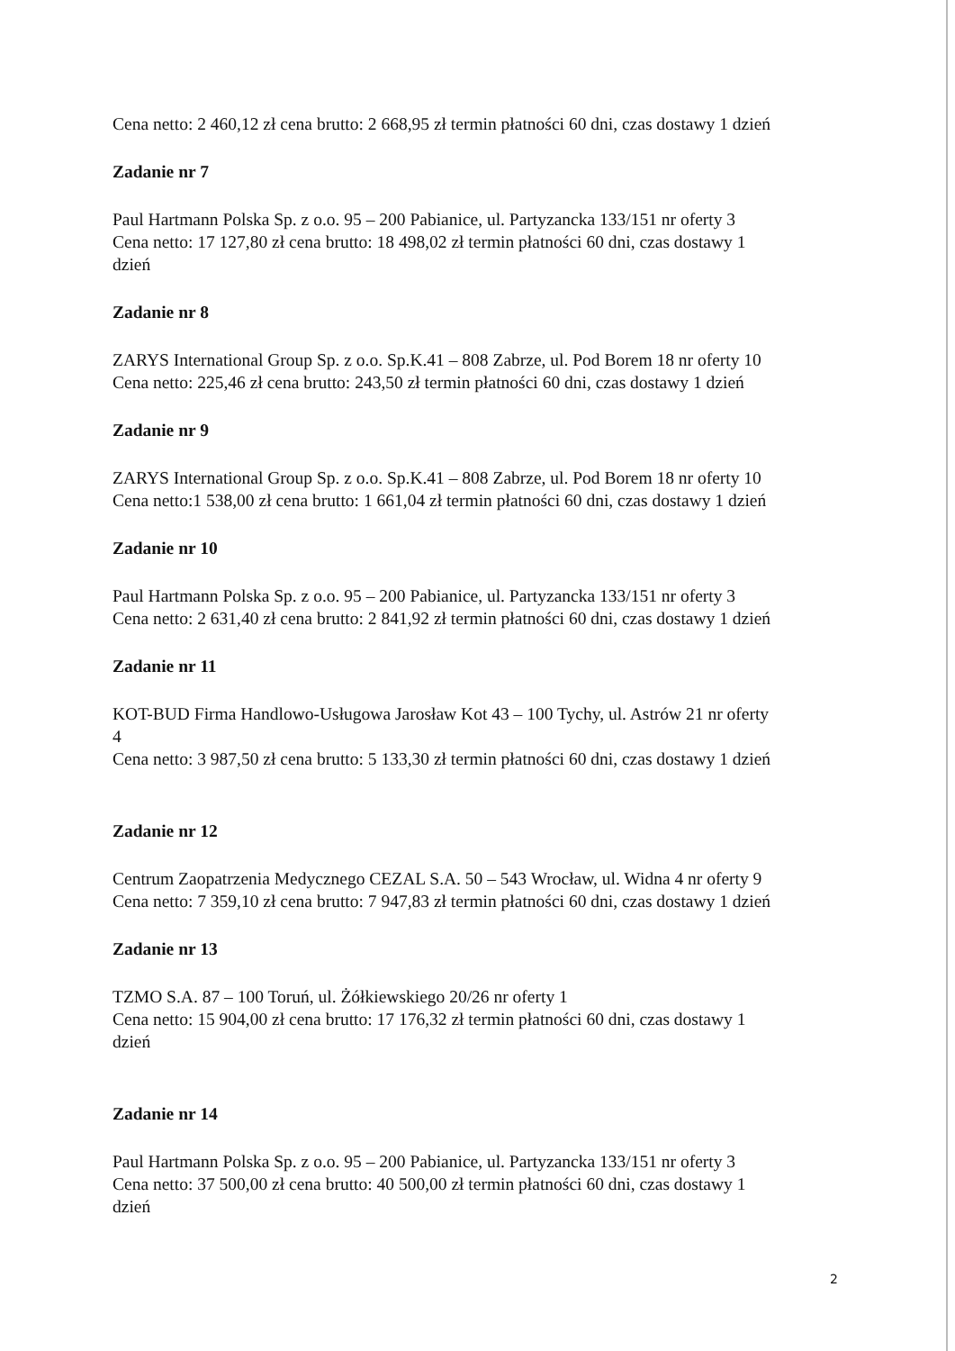Cena netto: 2 460,12 zł cena brutto: 2 668,95 zł termin płatności 60 dni, czas dostawy 1 dzień
Zadanie nr 7
Paul Hartmann Polska Sp. z o.o. 95 – 200 Pabianice, ul. Partyzancka 133/151 nr oferty 3
Cena netto: 17 127,80 zł cena brutto: 18 498,02 zł termin płatności 60 dni, czas dostawy 1
dzień
Zadanie nr 8
ZARYS International Group Sp. z o.o. Sp.K.41 – 808 Zabrze, ul. Pod Borem 18 nr oferty 10
Cena netto: 225,46 zł cena brutto: 243,50 zł termin płatności 60 dni, czas dostawy 1 dzień
Zadanie nr 9
ZARYS International Group Sp. z o.o. Sp.K.41 – 808 Zabrze, ul. Pod Borem 18 nr oferty 10
Cena netto:1 538,00 zł cena brutto: 1 661,04 zł termin płatności 60 dni, czas dostawy 1 dzień
Zadanie nr 10
Paul Hartmann Polska Sp. z o.o. 95 – 200 Pabianice, ul. Partyzancka 133/151 nr oferty 3
Cena netto: 2 631,40 zł cena brutto: 2 841,92 zł termin płatności 60 dni, czas dostawy 1 dzień
Zadanie nr 11
KOT-BUD Firma Handlowo-Usługowa Jarosław Kot 43 – 100 Tychy, ul. Astrów 21 nr oferty
4
Cena netto: 3 987,50 zł cena brutto: 5 133,30 zł termin płatności 60 dni, czas dostawy 1 dzień
Zadanie nr 12
Centrum Zaopatrzenia Medycznego CEZAL S.A. 50 – 543 Wrocław, ul. Widna 4 nr oferty 9
Cena netto: 7 359,10 zł cena brutto: 7 947,83 zł termin płatności 60 dni, czas dostawy 1 dzień
Zadanie nr 13
TZMO S.A. 87 – 100 Toruń, ul. Żółkiewskiego 20/26 nr oferty 1
Cena netto: 15 904,00 zł cena brutto: 17 176,32 zł termin płatności 60 dni, czas dostawy 1
dzień
Zadanie nr 14
Paul Hartmann Polska Sp. z o.o. 95 – 200 Pabianice, ul. Partyzancka 133/151 nr oferty 3
Cena netto: 37 500,00 zł cena brutto: 40 500,00 zł termin płatności 60 dni, czas dostawy 1
dzień
2